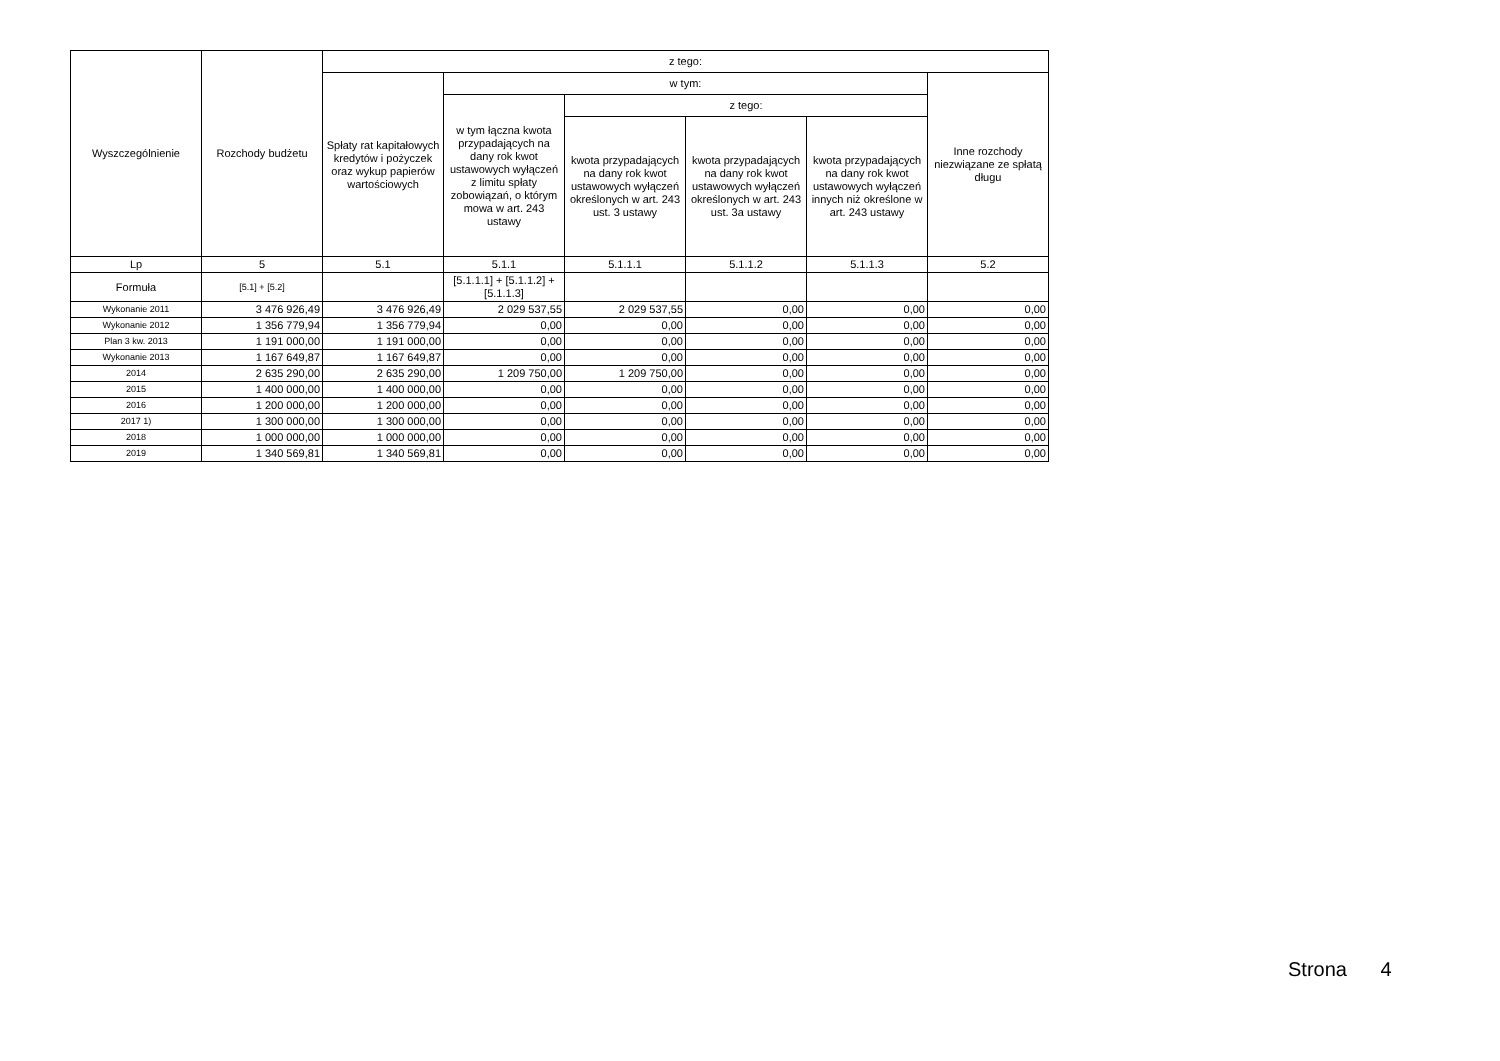| Wyszczególnienie | Rozchody budżetu | z tego: | | | | | |
| --- | --- | --- | --- | --- | --- | --- | --- |
| | | Spłaty rat kapitałowych kredytów i pożyczek oraz wykup papierów wartościowych | w tym: | | | | Inne rozchody niezwiązane ze spłatą długu |
| | | | w tym łączna kwota przypadających na dany rok kwot ustawowych wyłączeń z limitu spłaty zobowiązań, o którym mowa w art. 243 ustawy | z tego: | | | |
| | | | | kwota przypadających na dany rok kwot ustawowych wyłączeń określonych w art. 243 ust. 3 ustawy | kwota przypadających na dany rok kwot ustawowych wyłączeń określonych w art. 243 ust. 3a ustawy | kwota przypadających na dany rok kwot ustawowych wyłączeń innych niż określone w art. 243 ustawy | |
| Lp | 5 | 5.1 | 5.1.1 | 5.1.1.1 | 5.1.1.2 | 5.1.1.3 | 5.2 |
| Formuła | [5.1] + [5.2] | | [5.1.1.1] + [5.1.1.2] + [5.1.1.3] | | | | |
| Wykonanie 2011 | 3 476 926,49 | 3 476 926,49 | 2 029 537,55 | 2 029 537,55 | 0,00 | 0,00 | 0,00 |
| Wykonanie 2012 | 1 356 779,94 | 1 356 779,94 | 0,00 | 0,00 | 0,00 | 0,00 | 0,00 |
| Plan 3 kw. 2013 | 1 191 000,00 | 1 191 000,00 | 0,00 | 0,00 | 0,00 | 0,00 | 0,00 |
| Wykonanie 2013 | 1 167 649,87 | 1 167 649,87 | 0,00 | 0,00 | 0,00 | 0,00 | 0,00 |
| 2014 | 2 635 290,00 | 2 635 290,00 | 1 209 750,00 | 1 209 750,00 | 0,00 | 0,00 | 0,00 |
| 2015 | 1 400 000,00 | 1 400 000,00 | 0,00 | 0,00 | 0,00 | 0,00 | 0,00 |
| 2016 | 1 200 000,00 | 1 200 000,00 | 0,00 | 0,00 | 0,00 | 0,00 | 0,00 |
| 2017 1) | 1 300 000,00 | 1 300 000,00 | 0,00 | 0,00 | 0,00 | 0,00 | 0,00 |
| 2018 | 1 000 000,00 | 1 000 000,00 | 0,00 | 0,00 | 0,00 | 0,00 | 0,00 |
| 2019 | 1 340 569,81 | 1 340 569,81 | 0,00 | 0,00 | 0,00 | 0,00 | 0,00 |
Strona 4